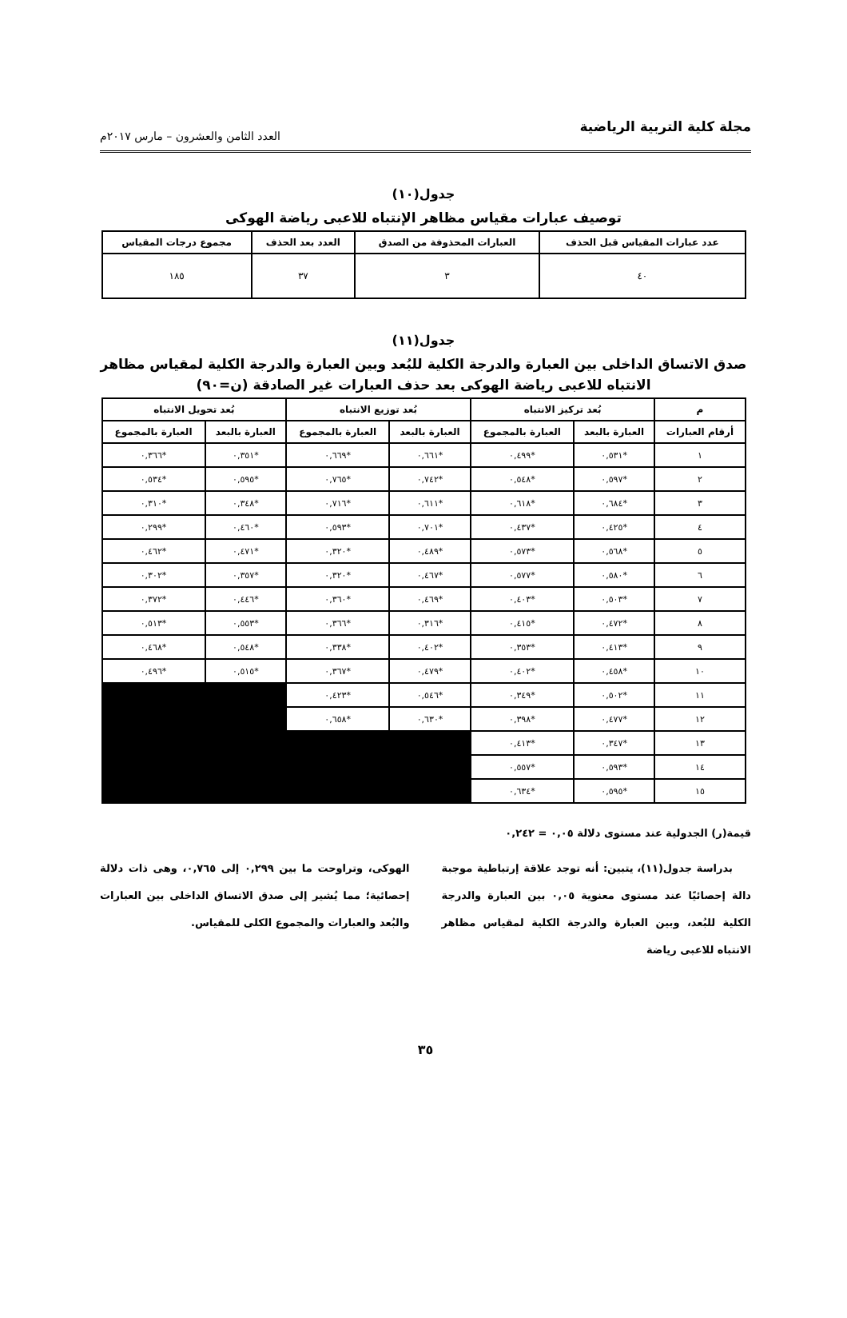مجلة كلية التربية الرياضية
العدد الثامن والعشرون – مارس ٢٠١٧م
جدول(١٠)
توصيف عبارات مقياس مظاهر الإنتباه للاعبى رياضة الهوكى
| عدد عبارات المقياس قبل الحذف | العبارات المحذوفة من الصدق | العدد بعد الحذف | مجموع درجات المقياس |
| --- | --- | --- | --- |
| ٤٠ | ٣ | ٣٧ | ١٨٥ |
جدول(١١)
صدق الاتساق الداخلى بين العبارة والدرجة الكلية للبُعد وبين العبارة والدرجة الكلية لمقياس مظاهر
الانتباه للاعبى رياضة الهوكى بعد حذف العبارات غير الصادقة (ن=٩٠)
| م | بُعد تركيز الانتباه | | بُعد توزيع الانتباه | | بُعد تحويل الانتباه | |
| --- | --- | --- | --- | --- | --- | --- |
| أرقام العبارات | العبارة بالبعد | العبارة بالمجموع | العبارة بالبعد | العبارة بالمجموع | العبارة بالبعد | العبارة بالمجموع |
| ١ | *٠,٥٣١ | *٠,٤٩٩ | *٠,٦٦١ | *٠,٦٦٩ | *٠,٣٥١ | *٠,٣٦٦ |
| ٢ | *٠,٥٩٧ | *٠,٥٤٨ | *٠,٧٤٢ | *٠,٧٦٥ | *٠,٥٩٥ | *٠,٥٣٤ |
| ٣ | *٠,٦٨٤ | *٠,٦١٨ | *٠,٦١١ | *٠,٧١٦ | *٠,٣٤٨ | *٠,٣١٠ |
| ٤ | *٠,٤٢٥ | *٠,٤٣٧ | *٠,٧٠١ | *٠,٥٩٣ | *٠,٤٦٠ | *٠,٢٩٩ |
| ٥ | *٠,٥٦٨ | *٠,٥٧٣ | *٠,٤٨٩ | *٠,٣٢٠ | *٠,٤٧١ | *٠,٤٦٢ |
| ٦ | *٠,٥٨٠ | *٠,٥٧٧ | *٠,٤٦٧ | *٠,٣٢٠ | *٠,٣٥٧ | *٠,٣٠٢ |
| ٧ | *٠,٥٠٣ | *٠,٤٠٣ | *٠,٤٦٩ | *٠,٣٦٠ | *٠,٤٤٦ | *٠,٣٧٢ |
| ٨ | *٠,٤٧٢ | *٠,٤١٥ | *٠,٣١٦ | *٠,٣٦٦ | *٠,٥٥٣ | *٠,٥١٣ |
| ٩ | *٠,٤١٣ | *٠,٣٥٣ | *٠,٤٠٢ | *٠,٣٣٨ | *٠,٥٤٨ | *٠,٤٦٨ |
| ١٠ | *٠,٤٥٨ | *٠,٤٠٢ | *٠,٤٧٩ | *٠,٣٦٧ | *٠,٥١٥ | *٠,٤٩٦ |
| ١١ | *٠,٥٠٢ | *٠,٣٤٩ | *٠,٥٤٦ | *٠,٤٢٣ | | |
| ١٢ | *٠,٤٧٧ | *٠,٣٩٨ | *٠,٦٣٠ | *٠,٦٥٨ | | |
| ١٣ | *٠,٣٤٧ | *٠,٤١٣ | | | | |
| ١٤ | *٠,٥٩٣ | *٠,٥٥٧ | | | | |
| ١٥ | *٠,٥٩٥ | *٠,٦٣٤ | | | | |
قيمة(ر) الجدولية عند مستوى دلالة ٠,٠٥ = ٠,٢٤٢
بدراسة جدول(١١)، يتبين: أنه توجد علاقة إرتباطية موجبة دالة إحصائيًا عند مستوى معنوية ٠,٠٥ بين العبارة والدرجة الكلية للبُعد، وبين العبارة والدرجة الكلية لمقياس مظاهر الانتباه للاعبى رياضة
الهوكى، وتراوحت ما بين ٠,٢٩٩ إلى ٠,٧٦٥، وهى ذات دلالة إحصائية؛ مما يُشير إلى صدق الاتساق الداخلى بين العبارات والبُعد والعبارات والمجموع الكلى للمقياس.
٣٥